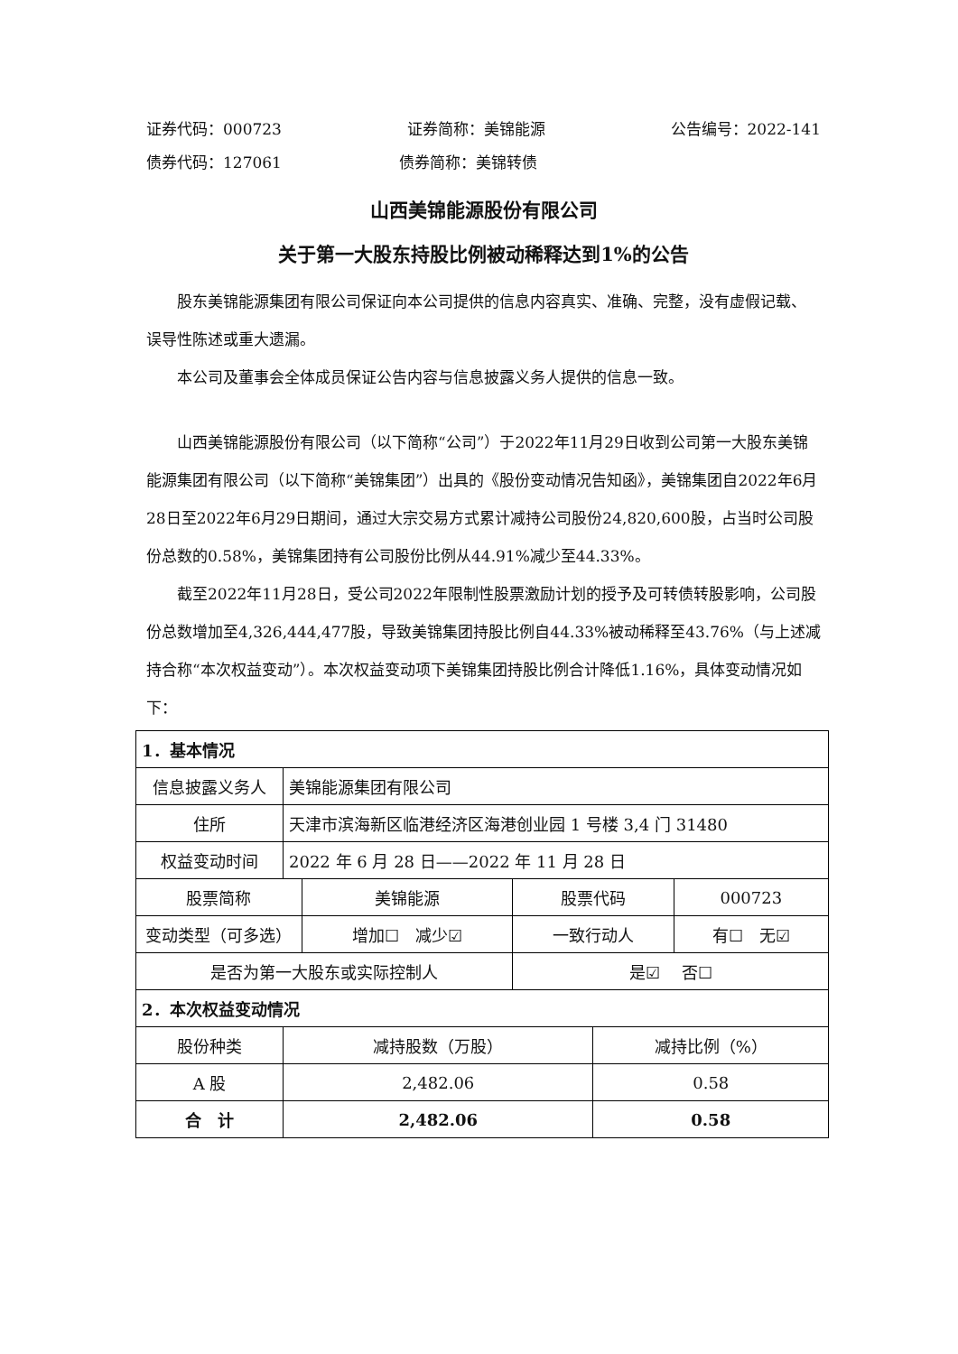证券代码：000723 证券简称：美锦能源 公告编号：2022-141
债券代码：127061 债券简称：美锦转债
山西美锦能源股份有限公司
关于第一大股东持股比例被动稀释达到1%的公告
股东美锦能源集团有限公司保证向本公司提供的信息内容真实、准确、完整，没有虚假记载、误导性陈述或重大遗漏。
本公司及董事会全体成员保证公告内容与信息披露义务人提供的信息一致。
山西美锦能源股份有限公司（以下简称“公司”）于2022年11月29日收到公司第一大股东美锦能源集团有限公司（以下简称“美锦集团”）出具的《股份变动情况告知函》，美锦集团自2022年6月28日至2022年6月29日期间，通过大宗交易方式累计减持公司股份24,820,600股，占当时公司股份总数的0.58%，美锦集团持有公司股份比例从44.91%减少至44.33%。
截至2022年11月28日，受公司2022年限制性股票激励计划的授予及可转债转股影响，公司股份总数增加至4,326,444,477股，导致美锦集团持股比例自44.33%被动稀释至43.76%（与上述减持合称“本次权益变动”）。本次权益变动项下美锦集团持股比例合计降低1.16%，具体变动情况如下：
| 1．基本情况 | | | | | |
| 信息披露义务人 | 美锦能源集团有限公司 | | | | |
| 住所 | 天津市滨海新区临港经济区海港创业园 1 号楼 3,4 门 31480 | | | | |
| 权益变动时间 | 2022 年 6 月 28 日——2022 年 11 月 28 日 | | | | |
| 股票简称 | | 美锦能源 | 股票代码 | | 000723 |
| 变动类型（可多选） | | 增加☐ 减少☑ | 一致行动人 | | 有☐ 无☑ |
| 是否为第一大股东或实际控制人 | | | 是☑ 否☐ | | |
| 2．本次权益变动情况 | | | | | |
| 股份种类 | 减持股数（万股） | | | 减持比例（%） | |
| A 股 | 2,482.06 | | | 0.58 | |
| 合 计 | 2,482.06 | | | 0.58 | |